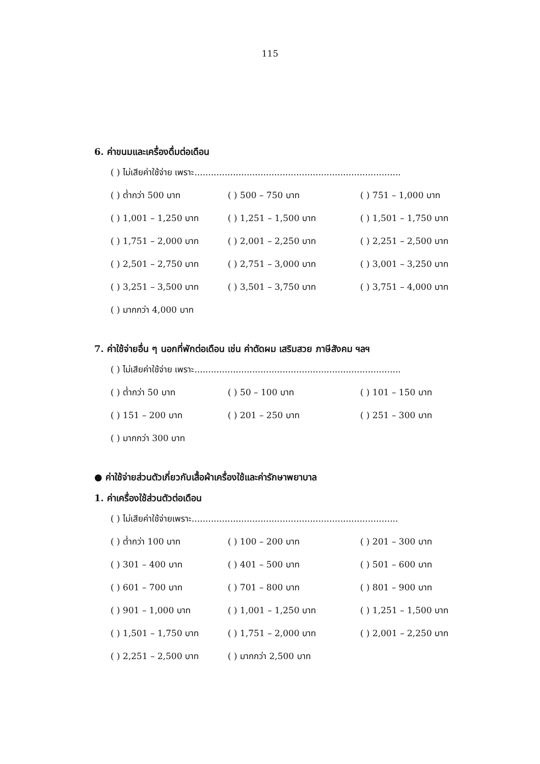115
6. ค่าขนมและเครื่องดื่มต่อเดือน
( ) ไม่เสียค่าใช้จ่าย เพราะ...........................................................................
( ) ต่ำกว่า 500 บาท ( ) 500 – 750 บาท ( ) 751 – 1,000 บาท
( ) 1,001 – 1,250 บาท ( ) 1,251 – 1,500 บาท ( ) 1,501 – 1,750 บาท
( ) 1,751 – 2,000 บาท ( ) 2,001 – 2,250 บาท ( ) 2,251 – 2,500 บาท
( ) 2,501 – 2,750 บาท ( ) 2,751 – 3,000 บาท ( ) 3,001 – 3,250 บาท
( ) 3,251 – 3,500 บาท ( ) 3,501 – 3,750 บาท ( ) 3,751 – 4,000 บาท
( ) มากกว่า 4,000 บาท
7. ค่าใช้จ่ายอื่น ๆ นอกที่พักต่อเดือน เช่น ค่าตัดผม เสริมสวย ภาษีสังคม ฯลฯ
( ) ไม่เสียค่าใช้จ่าย เพราะ...........................................................................
( ) ต่ำกว่า 50 บาท ( ) 50 – 100 บาท ( ) 101 – 150 บาท
( ) 151 – 200 บาท ( ) 201 – 250 บาท ( ) 251 – 300 บาท
( ) มากกว่า 300 บาท
● ค่าใช้จ่ายส่วนตัวเกี่ยวกับเสื้อผ้าเครื่องใช้และค่ารักษาพยาบาล
1. ค่าเครื่องใช้ส่วนตัวต่อเดือน
( ) ไม่เสียค่าใช้จ่ายเพราะ...........................................................................
( ) ต่ำกว่า 100 บาท ( ) 100 – 200 บาท ( ) 201 – 300 บาท
( ) 301 – 400 บาท ( ) 401 – 500 บาท ( ) 501 – 600 บาท
( ) 601 – 700 บาท ( ) 701 – 800 บาท ( ) 801 – 900 บาท
( ) 901 – 1,000 บาท ( ) 1,001 – 1,250 บาท ( ) 1,251 – 1,500 บาท
( ) 1,501 – 1,750 บาท ( ) 1,751 – 2,000 บาท ( ) 2,001 – 2,250 บาท
( ) 2,251 – 2,500 บาท ( ) มากกว่า 2,500 บาท